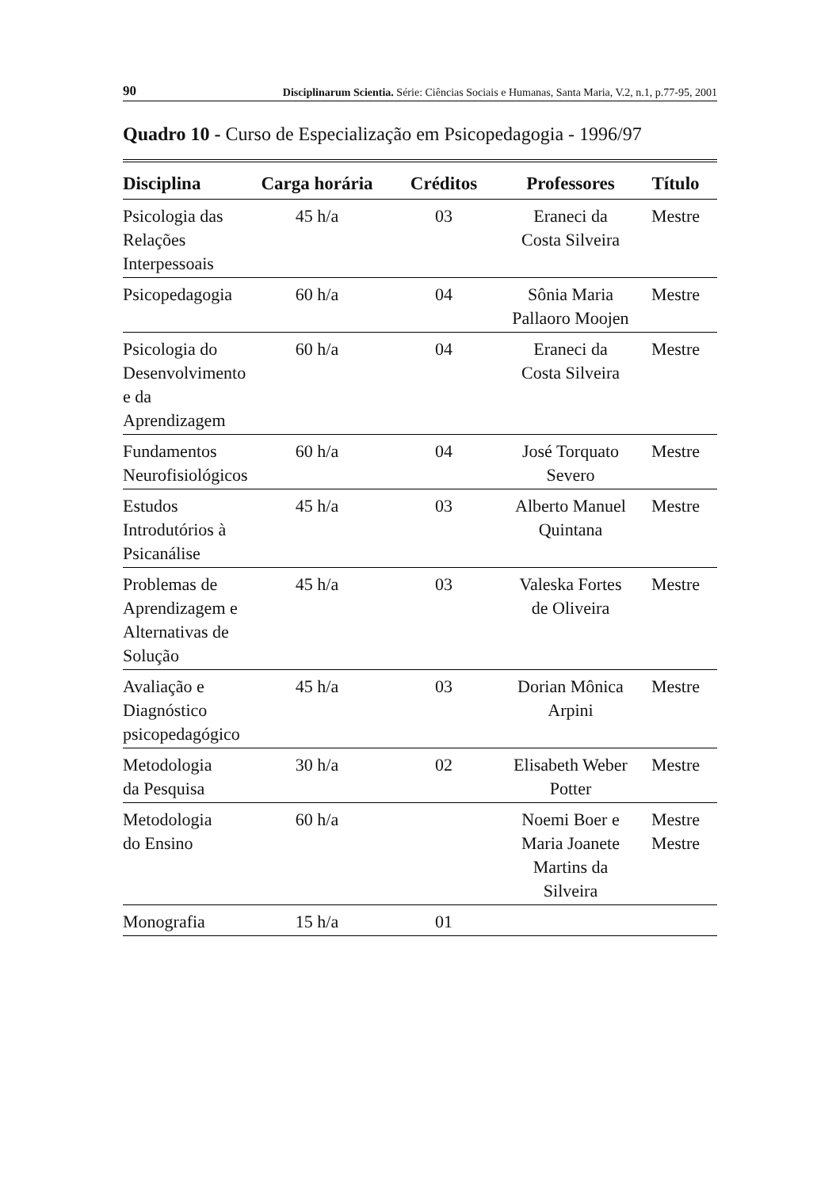90 Disciplinarum Scientia. Série: Ciências Sociais e Humanas, Santa Maria, V.2, n.1, p.77-95, 2001
Quadro 10 - Curso de Especialização em Psicopedagogia - 1996/97
| Disciplina | Carga horária | Créditos | Professores | Título |
| --- | --- | --- | --- | --- |
| Psicologia das Relações Interpessoais | 45 h/a | 03 | Eraneci da Costa Silveira | Mestre |
| Psicopedagogia | 60 h/a | 04 | Sônia Maria Pallaoro Moojen | Mestre |
| Psicologia do Desenvolvimento e da Aprendizagem | 60 h/a | 04 | Eraneci da Costa Silveira | Mestre |
| Fundamentos Neurofisiológicos | 60 h/a | 04 | José Torquato Severo | Mestre |
| Estudos Introdutórios à Psicanálise | 45 h/a | 03 | Alberto Manuel Quintana | Mestre |
| Problemas de Aprendizagem e Alternativas de Solução | 45 h/a | 03 | Valeska Fortes de Oliveira | Mestre |
| Avaliação e Diagnóstico psicopedagógico | 45 h/a | 03 | Dorian Mônica Arpini | Mestre |
| Metodologia da Pesquisa | 30 h/a | 02 | Elisabeth Weber Potter | Mestre |
| Metodologia do Ensino | 60 h/a | | Noemi Boer e Maria Joanete Martins da Silveira | Mestre Mestre |
| Monografia | 15 h/a | 01 | | |